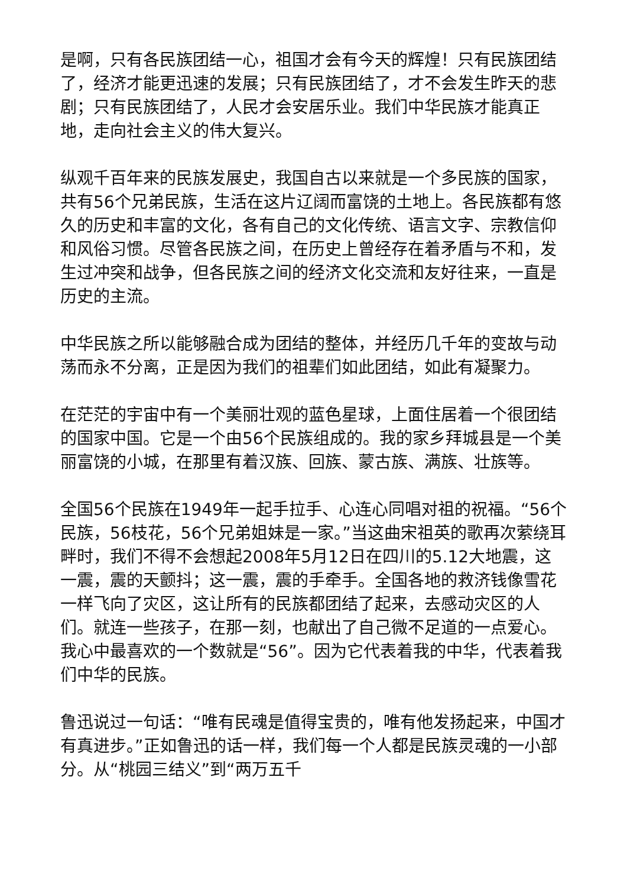是啊，只有各民族团结一心，祖国才会有今天的辉煌！只有民族团结了，经济才能更迅速的发展；只有民族团结了，才不会发生昨天的悲剧；只有民族团结了，人民才会安居乐业。我们中华民族才能真正地，走向社会主义的伟大复兴。
纵观千百年来的民族发展史，我国自古以来就是一个多民族的国家，共有56个兄弟民族，生活在这片辽阔而富饶的土地上。各民族都有悠久的历史和丰富的文化，各有自己的文化传统、语言文字、宗教信仰和风俗习惯。尽管各民族之间，在历史上曾经存在着矛盾与不和，发生过冲突和战争，但各民族之间的经济文化交流和友好往来，一直是历史的主流。
中华民族之所以能够融合成为团结的整体，并经历几千年的变故与动荡而永不分离，正是因为我们的祖辈们如此团结，如此有凝聚力。
在茫茫的宇宙中有一个美丽壮观的蓝色星球，上面住居着一个很团结的国家中国。它是一个由56个民族组成的。我的家乡拜城县是一个美丽富饶的小城，在那里有着汉族、回族、蒙古族、满族、壮族等。
全国56个民族在1949年一起手拉手、心连心同唱对祖的祝福。“56个民族，56枝花，56个兄弟姐妹是一家。”当这曲宋祖英的歌再次萦绕耳畔时，我们不得不会想起2008年5月12日在四川的5.12大地震，这一震，震的天颤抖；这一震，震的手牵手。全国各地的救济钱像雪花一样飞向了灾区，这让所有的民族都团结了起来，去感动灾区的人们。就连一些孩子，在那一刻，也献出了自己微不足道的一点爱心。我心中最喜欢的一个数就是“56”。因为它代表着我的中华，代表着我们中华的民族。
鲁迅说过一句话：“唯有民魂是值得宝贵的，唯有他发扬起来，中国才有真进步。”正如鲁迅的话一样，我们每一个人都是民族灵魂的一小部分。从“桃园三结义”到“两万五千